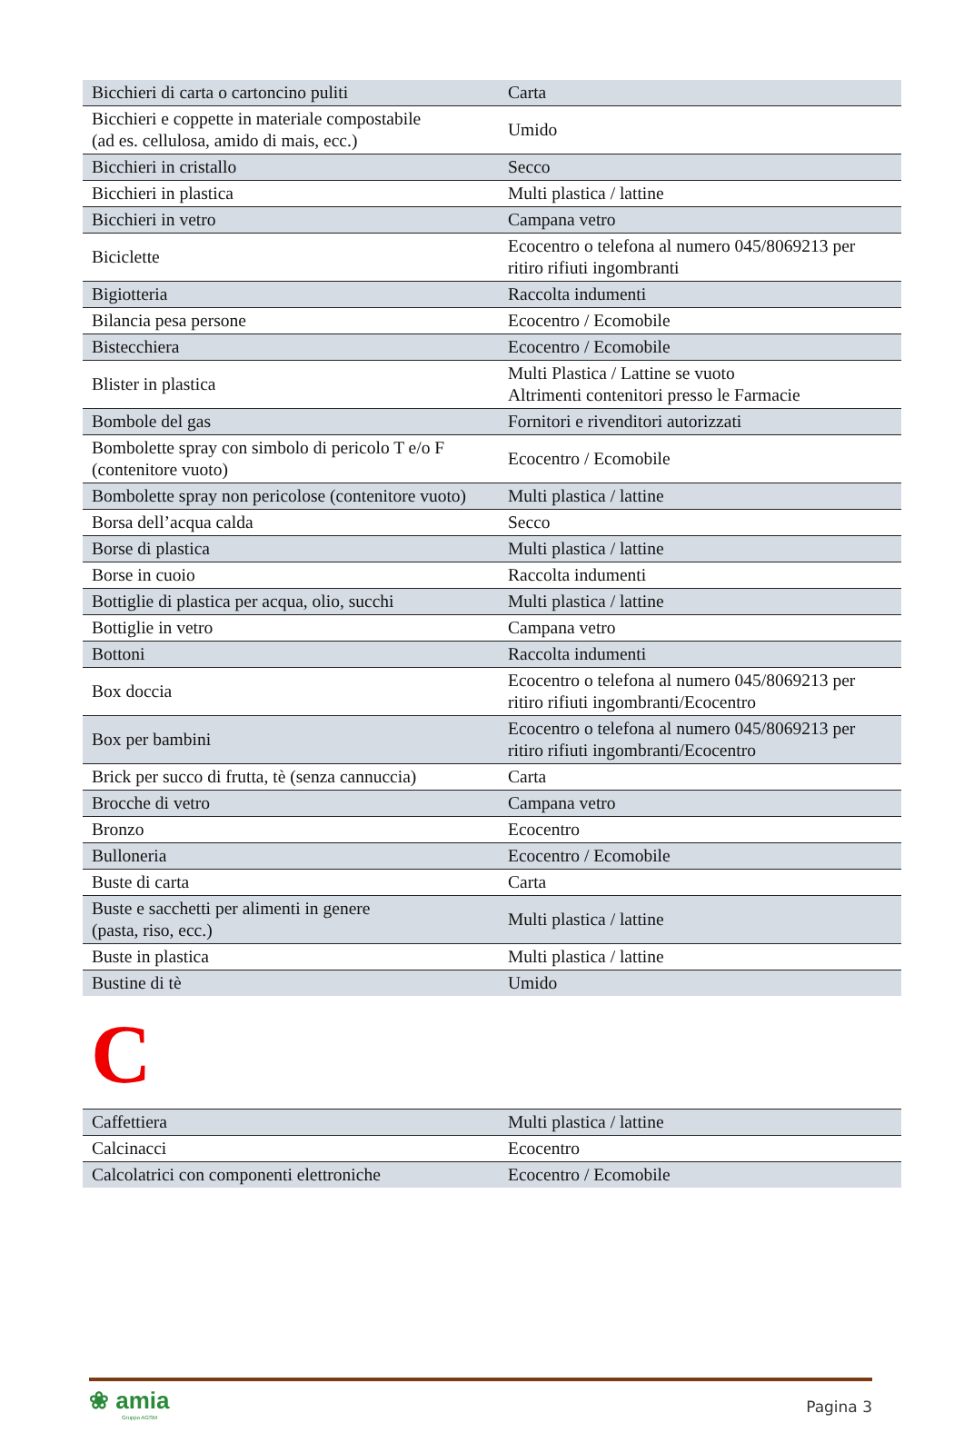| Bicchieri di carta o cartoncino puliti | Carta |
| Bicchieri e coppette in materiale compostabile (ad es. cellulosa, amido di mais, ecc.) | Umido |
| Bicchieri in cristallo | Secco |
| Bicchieri in plastica | Multi plastica / lattine |
| Bicchieri in vetro | Campana vetro |
| Biciclette | Ecocentro o telefona al numero 045/8069213 per ritiro rifiuti ingombranti |
| Bigiotteria | Raccolta indumenti |
| Bilancia pesa persone | Ecocentro / Ecomobile |
| Bistecchiera | Ecocentro / Ecomobile |
| Blister in plastica | Multi Plastica / Lattine se vuoto Altrimenti contenitori presso le Farmacie |
| Bombole del gas | Fornitori e rivenditori autorizzati |
| Bombolette spray con simbolo di pericolo T e/o F (contenitore vuoto) | Ecocentro / Ecomobile |
| Bombolette spray non pericolose (contenitore vuoto) | Multi plastica / lattine |
| Borsa dell’acqua calda | Secco |
| Borse di plastica | Multi plastica / lattine |
| Borse in cuoio | Raccolta indumenti |
| Bottiglie di plastica per acqua, olio, succhi | Multi plastica / lattine |
| Bottiglie in vetro | Campana vetro |
| Bottoni | Raccolta indumenti |
| Box doccia | Ecocentro o telefona al numero 045/8069213 per ritiro rifiuti ingombranti/Ecocentro |
| Box per bambini | Ecocentro o telefona al numero 045/8069213 per ritiro rifiuti ingombranti/Ecocentro |
| Brick per succo di frutta, tè (senza cannuccia) | Carta |
| Brocche di vetro | Campana vetro |
| Bronzo | Ecocentro |
| Bulloneria | Ecocentro / Ecomobile |
| Buste di carta | Carta |
| Buste e sacchetti per alimenti in genere (pasta, riso, ecc.) | Multi plastica / lattine |
| Buste in plastica | Multi plastica / lattine |
| Bustine di tè | Umido |
C
| Caffettiera | Multi plastica / lattine |
| Calcinacci | Ecocentro |
| Calcolatrici con componenti elettroniche | Ecocentro / Ecomobile |
❀ amia
Gruppo AGSM
Pagina 3